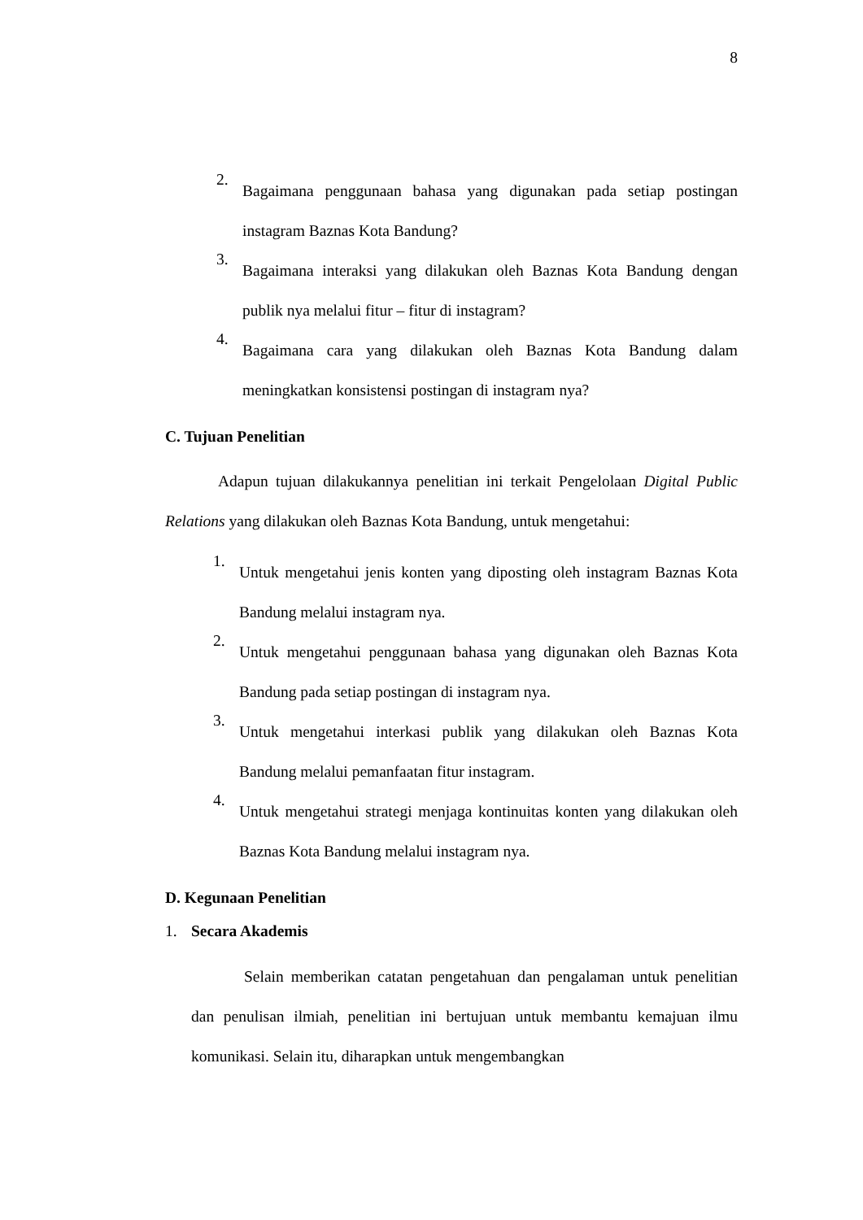8
2.
Bagaimana penggunaan bahasa yang digunakan pada setiap postingan instagram Baznas Kota Bandung?
3.
Bagaimana interaksi yang dilakukan oleh Baznas Kota Bandung dengan publik nya melalui fitur – fitur di instagram?
4.
Bagaimana cara yang dilakukan oleh Baznas Kota Bandung dalam meningkatkan konsistensi postingan di instagram nya?
C. Tujuan Penelitian
Adapun tujuan dilakukannya penelitian ini terkait Pengelolaan Digital Public Relations yang dilakukan oleh Baznas Kota Bandung, untuk mengetahui:
1.
Untuk mengetahui jenis konten yang diposting oleh instagram Baznas Kota Bandung melalui instagram nya.
2.
Untuk mengetahui penggunaan bahasa yang digunakan oleh Baznas Kota Bandung pada setiap postingan di instagram nya.
3.
Untuk mengetahui interkasi publik yang dilakukan oleh Baznas Kota Bandung melalui pemanfaatan fitur instagram.
4.
Untuk mengetahui strategi menjaga kontinuitas konten yang dilakukan oleh Baznas Kota Bandung melalui instagram nya.
D. Kegunaan Penelitian
1. Secara Akademis
Selain memberikan catatan pengetahuan dan pengalaman untuk penelitian dan penulisan ilmiah, penelitian ini bertujuan untuk membantu kemajuan ilmu komunikasi. Selain itu, diharapkan untuk mengembangkan